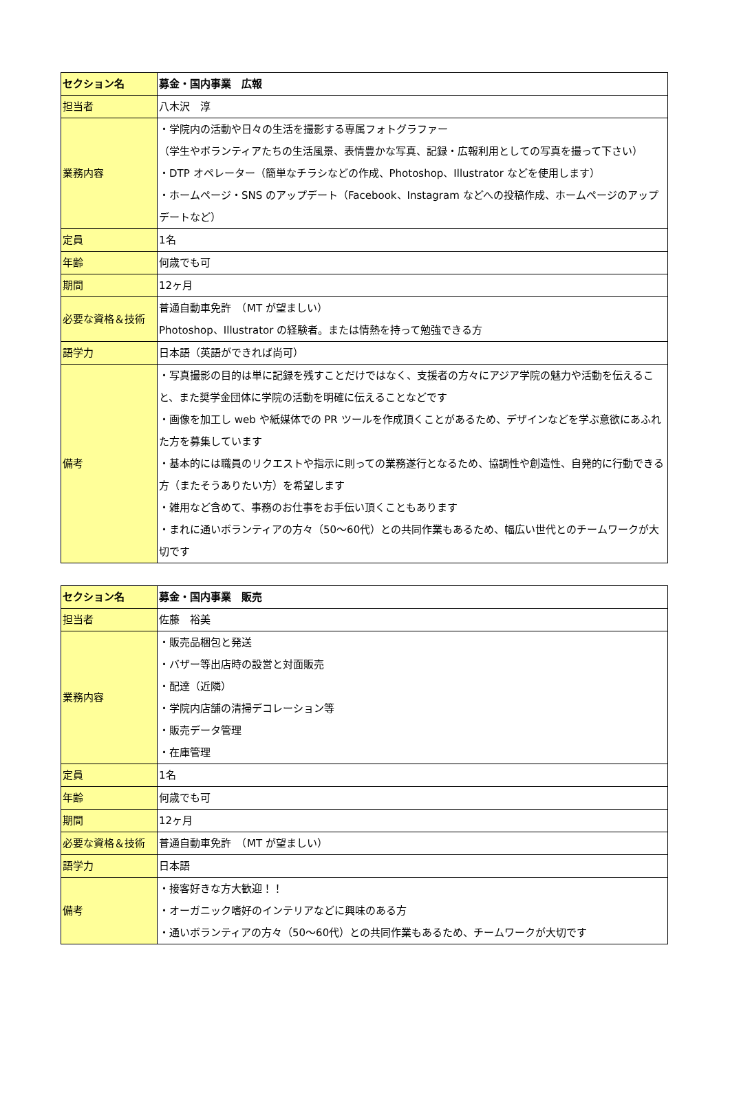| セクション名 | 募金・国内事業 広報 |
| 担当者 | 八木沢 淳 |
| 業務内容 | ・学院内の活動や日々の生活を撮影する専属フォトグラファー （学生やボランティアたちの生活風景、表情豊かな写真、記録・広報利用としての写真を撮って下さい） ・DTP オペレーター（簡単なチラシなどの作成、Photoshop、Illustrator などを使用します） ・ホームページ・SNS のアップデート（Facebook、Instagram などへの投稿作成、ホームページのアップデートなど） |
| 定員 | 1名 |
| 年齢 | 何歳でも可 |
| 期間 | 12ヶ月 |
| 必要な資格＆技術 | 普通自動車免許 （MT が望ましい） Photoshop、Illustrator の経験者。または情熱を持って勉強できる方 |
| 語学力 | 日本語（英語ができれば尚可） |
| 備考 | ・写真撮影の目的は単に記録を残すことだけではなく、支援者の方々にアジア学院の魅力や活動を伝えること、また奨学金団体に学院の活動を明確に伝えることなどです ・画像を加工し web や紙媒体での PR ツールを作成頂くことがあるため、デザインなどを学ぶ意欲にあふれた方を募集しています ・基本的には職員のリクエストや指示に則っての業務遂行となるため、協調性や創造性、自発的に行動できる方（またそうありたい方）を希望します ・雑用など含めて、事務のお仕事をお手伝い頂くこともあります ・まれに通いボランティアの方々（50～60代）との共同作業もあるため、幅広い世代とのチームワークが大切です |
| セクション名 | 募金・国内事業 販売 |
| 担当者 | 佐藤 裕美 |
| 業務内容 | ・販売品梱包と発送 ・バザー等出店時の設営と対面販売 ・配達（近隣） ・学院内店舗の清掃デコレーション等 ・販売データ管理 ・在庫管理 |
| 定員 | 1名 |
| 年齢 | 何歳でも可 |
| 期間 | 12ヶ月 |
| 必要な資格＆技術 | 普通自動車免許 （MT が望ましい） |
| 語学力 | 日本語 |
| 備考 | ・接客好きな方大歓迎！！ ・オーガニック嗜好のインテリアなどに興味のある方 ・通いボランティアの方々（50～60代）との共同作業もあるため、チームワークが大切です |